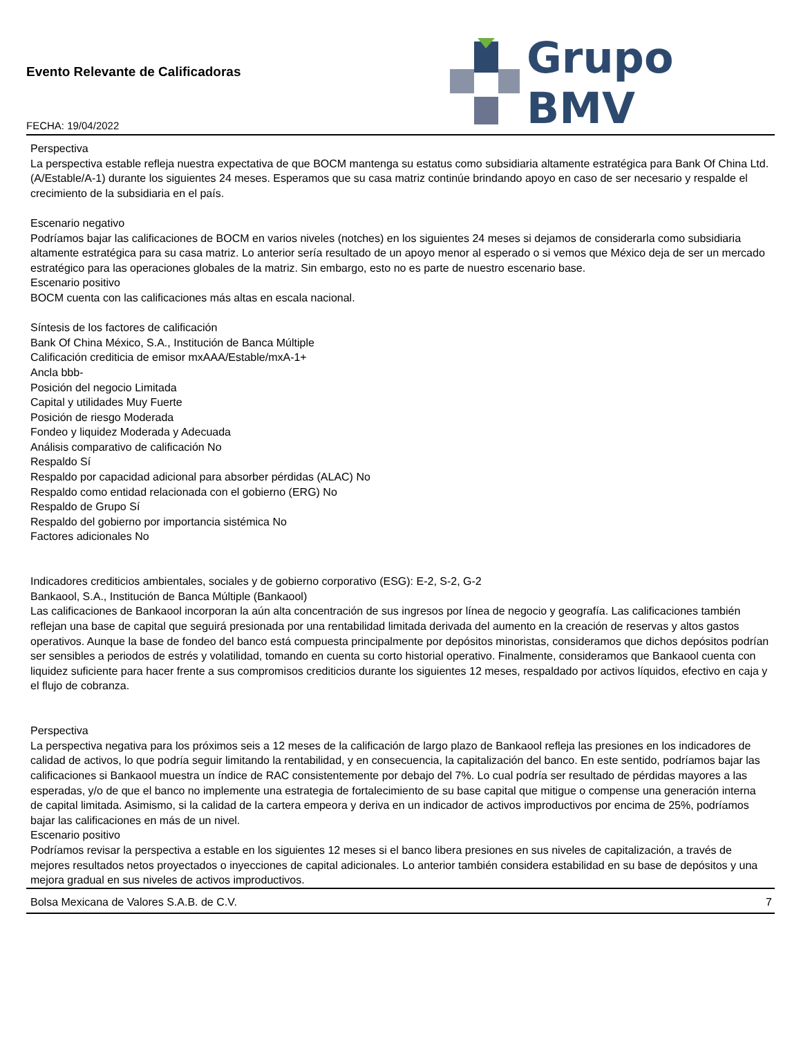Evento Relevante de Calificadoras
FECHA: 19/04/2022
Grupo BMV
Perspectiva
La perspectiva estable refleja nuestra expectativa de que BOCM mantenga su estatus como subsidiaria altamente estratégica para Bank Of China Ltd. (A/Estable/A-1) durante los siguientes 24 meses. Esperamos que su casa matriz continúe brindando apoyo en caso de ser necesario y respalde el crecimiento de la subsidiaria en el país.
Escenario negativo
Podríamos bajar las calificaciones de BOCM en varios niveles (notches) en los siguientes 24 meses si dejamos de considerarla como subsidiaria altamente estratégica para su casa matriz. Lo anterior sería resultado de un apoyo menor al esperado o si vemos que México deja de ser un mercado estratégico para las operaciones globales de la matriz. Sin embargo, esto no es parte de nuestro escenario base.
Escenario positivo
BOCM cuenta con las calificaciones más altas en escala nacional.
Síntesis de los factores de calificación
Bank Of China México, S.A., Institución de Banca Múltiple
Calificación crediticia de emisor mxAAA/Estable/mxA-1+
Ancla bbb-
Posición del negocio Limitada
Capital y utilidades Muy Fuerte
Posición de riesgo Moderada
Fondeo y liquidez Moderada y Adecuada
Análisis comparativo de calificación No
Respaldo Sí
Respaldo por capacidad adicional para absorber pérdidas (ALAC) No
Respaldo como entidad relacionada con el gobierno (ERG) No
Respaldo de Grupo Sí
Respaldo del gobierno por importancia sistémica No
Factores adicionales No
Indicadores crediticios ambientales, sociales y de gobierno corporativo (ESG): E-2, S-2, G-2
Bankaool, S.A., Institución de Banca Múltiple (Bankaool)
Las calificaciones de Bankaool incorporan la aún alta concentración de sus ingresos por línea de negocio y geografía. Las calificaciones también reflejan una base de capital que seguirá presionada por una rentabilidad limitada derivada del aumento en la creación de reservas y altos gastos operativos. Aunque la base de fondeo del banco está compuesta principalmente por depósitos minoristas, consideramos que dichos depósitos podrían ser sensibles a periodos de estrés y volatilidad, tomando en cuenta su corto historial operativo. Finalmente, consideramos que Bankaool cuenta con liquidez suficiente para hacer frente a sus compromisos crediticios durante los siguientes 12 meses, respaldado por activos líquidos, efectivo en caja y el flujo de cobranza.
Perspectiva
La perspectiva negativa para los próximos seis a 12 meses de la calificación de largo plazo de Bankaool refleja las presiones en los indicadores de calidad de activos, lo que podría seguir limitando la rentabilidad, y en consecuencia, la capitalización del banco. En este sentido, podríamos bajar las calificaciones si Bankaool muestra un índice de RAC consistentemente por debajo del 7%. Lo cual podría ser resultado de pérdidas mayores a las esperadas, y/o de que el banco no implemente una estrategia de fortalecimiento de su base capital que mitigue o compense una generación interna de capital limitada. Asimismo, si la calidad de la cartera empeora y deriva en un indicador de activos improductivos por encima de 25%, podríamos bajar las calificaciones en más de un nivel.
Escenario positivo
Podríamos revisar la perspectiva a estable en los siguientes 12 meses si el banco libera presiones en sus niveles de capitalización, a través de mejores resultados netos proyectados o inyecciones de capital adicionales. Lo anterior también considera estabilidad en su base de depósitos y una mejora gradual en sus niveles de activos improductivos.
Bolsa Mexicana de Valores S.A.B. de C.V. 7